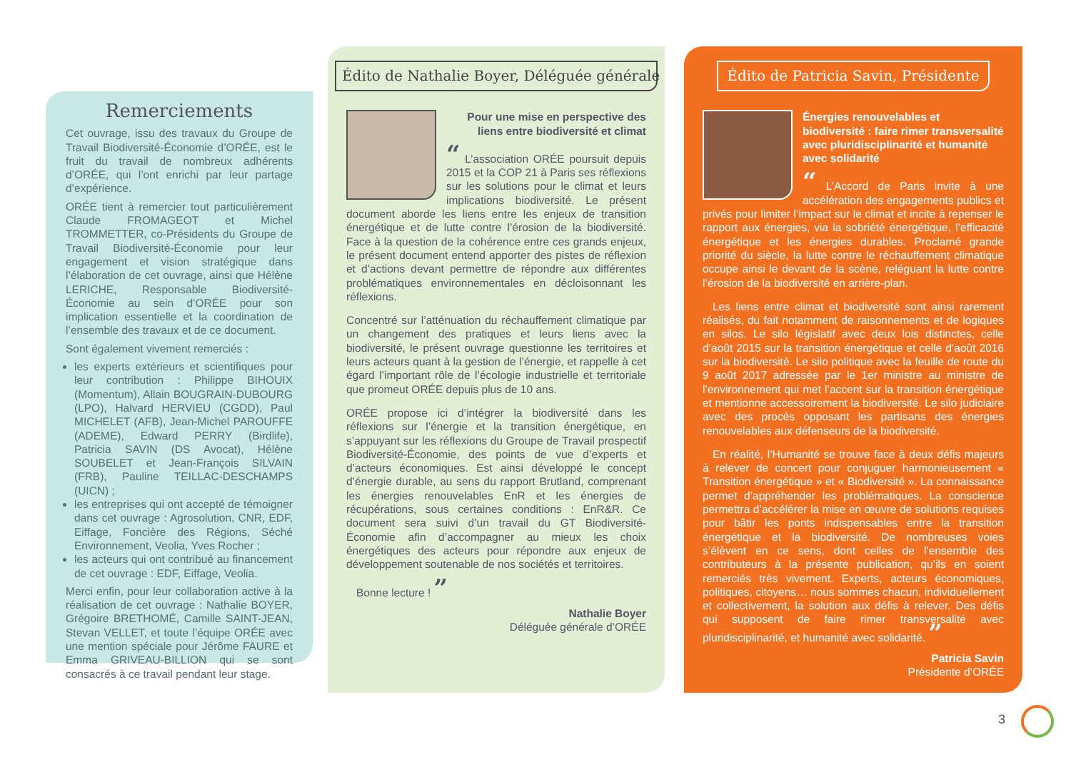Remerciements
Cet ouvrage, issu des travaux du Groupe de Travail Biodiversité-Économie d’ORÉE, est le fruit du travail de nombreux adhérents d’ORÉE, qui l’ont enrichi par leur partage d’expérience.
ORÉE tient à remercier tout particulièrement Claude FROMAGEOT et Michel TROMMETTER, co-Présidents du Groupe de Travail Biodiversité-Économie pour leur engagement et vision stratégique dans l’élaboration de cet ouvrage, ainsi que Hélène LERICHE, Responsable Biodiversité-Économie au sein d’ORÉE pour son implication essentielle et la coordination de l’ensemble des travaux et de ce document.
Sont également vivement remerciés :
les experts extérieurs et scientifiques pour leur contribution : Philippe BIHOUIX (Momentum), Allain BOUGRAIN-DUBOURG (LPO), Halvard HERVIEU (CGDD), Paul MICHELET (AFB), Jean-Michel PAROUFFE (ADEME), Edward PERRY (Birdlife), Patricia SAVIN (DS Avocat), Hélène SOUBELET et Jean-François SILVAIN (FRB), Pauline TEILLAC-DESCHAMPS (UICN) ;
les entreprises qui ont accepté de témoigner dans cet ouvrage : Agrosolution, CNR, EDF, Eiffage, Foncière des Régions, Séché Environnement, Veolia, Yves Rocher ;
les acteurs qui ont contribué au financement de cet ouvrage : EDF, Eiffage, Veolia.
Merci enfin, pour leur collaboration active à la réalisation de cet ouvrage : Nathalie BOYER, Grégoire BRETHOMÉ, Camille SAINT-JEAN, Stevan VELLET, et toute l’équipe ORÉE avec une mention spéciale pour Jérôme FAURE et Emma GRIVEAU-BILLION qui se sont consacrés à ce travail pendant leur stage.
Édito de Nathalie Boyer, Déléguée générale
Pour une mise en perspective des liens entre biodiversité et climat
“ L’association ORÉE poursuit depuis 2015 et la COP 21 à Paris ses réflexions sur les solutions pour le climat et leurs implications biodiversité. Le présent document aborde les liens entre les enjeux de transition énergétique et de lutte contre l’érosion de la biodiversité. Face à la question de la cohérence entre ces grands enjeux, le présent document entend apporter des pistes de réflexion et d’actions devant permettre de répondre aux différentes problématiques environnementales en décloisonnant les réflexions.
Concentré sur l’atténuation du réchauffement climatique par un changement des pratiques et leurs liens avec la biodiversité, le présent ouvrage questionne les territoires et leurs acteurs quant à la gestion de l’énergie, et rappelle à cet égard l’important rôle de l’écologie industrielle et territoriale que promeut ORÉE depuis plus de 10 ans.
ORÉE propose ici d’intégrer la biodiversité dans les réflexions sur l’énergie et la transition énergétique, en s’appuyant sur les réflexions du Groupe de Travail prospectif Biodiversité-Économie, des points de vue d’experts et d’acteurs économiques. Est ainsi développé le concept d’énergie durable, au sens du rapport Brutland, comprenant les énergies renouvelables EnR et les énergies de récupérations, sous certaines conditions : EnR&R. Ce document sera suivi d’un travail du GT Biodiversité-Économie afin d’accompagner au mieux les choix énergétiques des acteurs pour répondre aux enjeux de développement soutenable de nos sociétés et territoires.
Bonne lecture ! ”
Nathalie Boyer
Déléguée générale d’ORÉE
Édito de Patricia Savin, Présidente
Énergies renouvelables et biodiversité : faire rimer transversalité avec pluridisciplinarité et humanité avec solidarité
“ L’Accord de Paris invite à une accélération des engagements publics et privés pour limiter l’impact sur le climat et incite à repenser le rapport aux énergies, via la sobriété énergétique, l’efficacité énergétique et les énergies durables. Proclamé grande priorité du siècle, la lutte contre le réchauffement climatique occupe ainsi le devant de la scène, reléguant la lutte contre l’érosion de la biodiversité en arrière-plan.
Les liens entre climat et biodiversité sont ainsi rarement réalisés, du fait notamment de raisonnements et de logiques en silos. Le silo législatif avec deux lois distinctes, celle d’août 2015 sur la transition énergétique et celle d’août 2016 sur la biodiversité. Le silo politique avec la feuille de route du 9 août 2017 adressée par le 1er ministre au ministre de l’environnement qui met l’accent sur la transition énergétique et mentionne accessoirement la biodiversité. Le silo judiciaire avec des procès opposant les partisans des énergies renouvelables aux défenseurs de la biodiversité.
En réalité, l’Humanité se trouve face à deux défis majeurs à relever de concert pour conjuguer harmonieusement « Transition énergétique » et « Biodiversité ». La connaissance permet d’appréhender les problématiques. La conscience permettra d’accélérer la mise en œuvre de solutions requises pour bâtir les ponts indispensables entre la transition énergétique et la biodiversité. De nombreuses voies s’élèvent en ce sens, dont celles de l’ensemble des contributeurs à la présente publication, qu’ils en soient remerciés très vivement. Experts, acteurs économiques, politiques, citoyens… nous sommes chacun, individuellement et collectivement, la solution aux défis à relever. Des défis qui supposent de faire rimer transversalité avec pluridisciplinarité, et humanité avec solidarité. ”
Patricia Savin
Présidente d’ORÉE
3